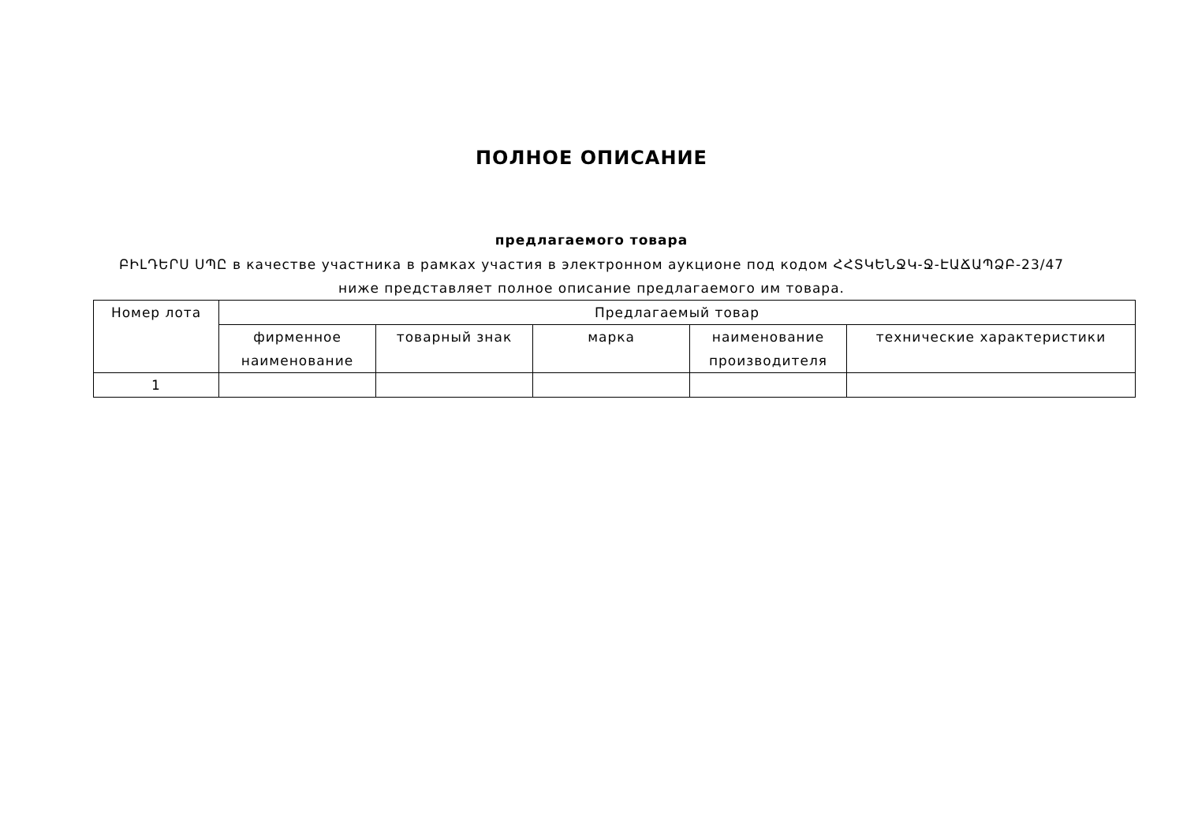ПОЛНОЕ ОПИСАНИЕ
предлагаемого товара
ԲԻԼԴԵՐՍ ՍՊԸ в качестве участника в рамках участия в электронном аукционе под кодом ՀՀՏԿԵՆՋԿ-Ջ-ԷԱՃԱՊՁԲ-23/47 ниже представляет полное описание предлагаемого им товара.
| Номер лота | Предлагаемый товар | | | | |
| --- | --- | --- | --- | --- | --- |
| | фирменное наименование | товарный знак | марка | наименование производителя | технические характеристики |
| 1 | | | | | |